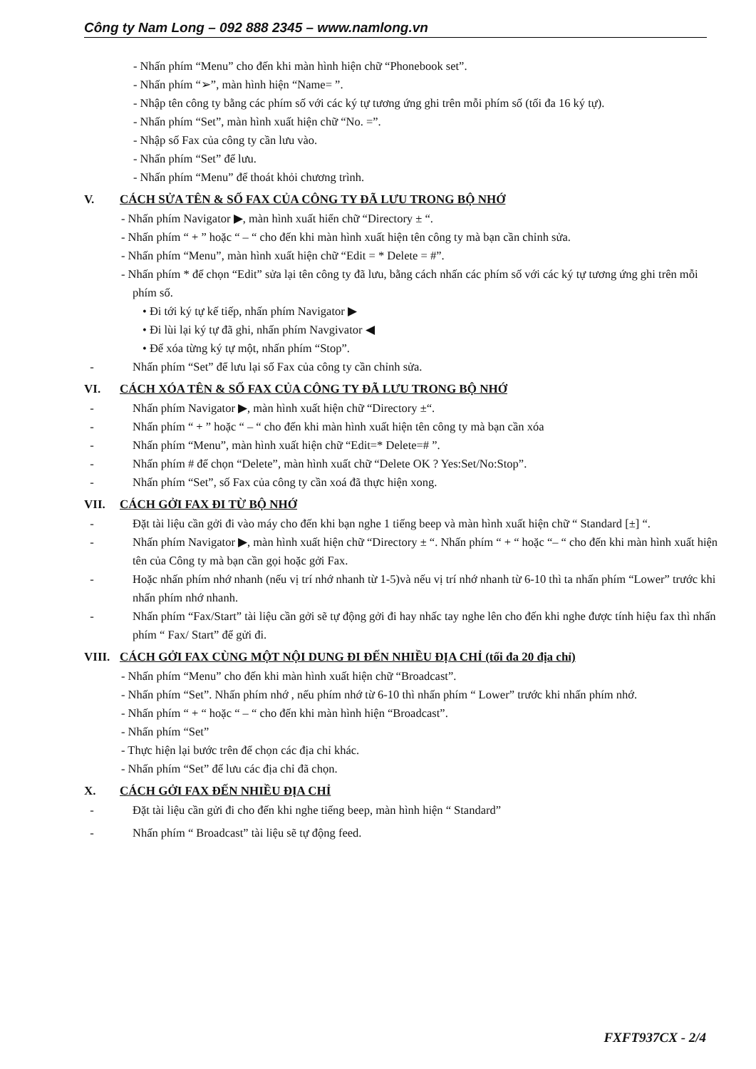Công ty Nam Long – 092 888 2345 – www.namlong.vn
- Nhấn phím “Menu” cho đến khi màn hình hiện chữ “Phonebook set”.
- Nhấn phím “➢”, màn hình hiện “Name= ”.
- Nhập tên công ty bằng các phím số với các ký tự tương ứng ghi trên mỗi phím số (tối đa 16 ký tự).
- Nhấn phím “Set”, màn hình xuất hiện chữ “No. =”.
- Nhập số Fax của công ty cần lưu vào.
- Nhấn phím “Set” để lưu.
- Nhấn phím “Menu” để thoát khỏi chương trình.
V. CÁCH SỬA TÊN & SỐ FAX CỦA CÔNG TY ĐÃ LƯU TRONG BỘ NHỚ
- Nhấn phím Navigator ▶, màn hình xuất hiển chữ “Directory ± “.
- Nhấn phím “ + ” hoặc “ – “ cho đến khi màn hình xuất hiện tên công ty mà bạn cần chỉnh sửa.
- Nhấn phím “Menu”, màn hình xuất hiện chữ “Edit = * Delete = #”.
- Nhấn phím * để chọn “Edit” sửa lại tên công ty đã lưu, bằng cách nhấn các phím số với các ký tự tương ứng ghi trên mỗi phím số.
• Đi tới ký tự kế tiếp, nhấn phím Navigator ▶
• Đi lùi lại ký tự đã ghi, nhấn phím Navgivator ◀
• Để xóa từng ký tự một, nhấn phím “Stop”.
- Nhấn phím “Set” để lưu lại số Fax của công ty cần chỉnh sửa.
VI. CÁCH XÓA TÊN & SỐ FAX CỦA CÔNG TY ĐÃ LƯU TRONG BỘ NHỚ
- Nhấn phím Navigator ▶, màn hình xuất hiện chữ “Directory ±“.
- Nhấn phím “ + ” hoặc “ – “ cho đến khi màn hình xuất hiện tên công ty mà bạn cần xóa
- Nhấn phím “Menu”, màn hình xuất hiện chữ “Edit=* Delete=# ”.
- Nhấn phím # để chọn “Delete”, màn hình xuất chữ “Delete OK ? Yes:Set/No:Stop”.
- Nhấn phím “Set”, số Fax của công ty cần xoá đã thực hiện xong.
VII. CÁCH GỞI FAX ĐI TỪ BỘ NHỚ
- Đặt tài liệu cần gởi đi vào máy cho đến khi bạn nghe 1 tiếng beep và màn hình xuất hiện chữ “ Standard [±] “.
- Nhấn phím Navigator ▶, màn hình xuất hiện chữ “Directory ± “. Nhấn phím “ + “ hoặc “– “ cho đến khi màn hình xuất hiện tên của Công ty mà bạn cần gọi hoặc gởi Fax.
- Hoặc nhấn phím nhớ nhanh (nếu vị trí nhớ nhanh từ 1-5)và nếu vị trí nhớ nhanh từ 6-10 thì ta nhấn phím “Lower” trước khi nhấn phím nhớ nhanh.
- Nhấn phím “Fax/Start” tài liệu cần gởi sẽ tự động gởi đi hay nhấc tay nghe lên cho đến khi nghe được tính hiệu fax thì nhấn phím “ Fax/ Start” để gửi đi.
VIII. CÁCH GỞI FAX CÙNG MỘT NỘI DUNG ĐI ĐẾN NHIỀU ĐỊA CHỈ (tối đa 20 địa chỉ)
- Nhấn phím “Menu” cho đến khi màn hình xuất hiện chữ “Broadcast”.
- Nhấn phím “Set”. Nhấn phím nhớ , nếu phím nhớ từ 6-10 thì nhấn phím “ Lower” trước khi nhấn phím nhớ.
- Nhấn phím “ + “ hoặc “ – “ cho đến khi màn hình hiện “Broadcast”.
- Nhấn phím “Set”
- Thực hiện lại bước trên để chọn các địa chỉ khác.
- Nhấn phím “Set” để lưu các địa chỉ đã chọn.
X. CÁCH GỞI FAX ĐẾN NHIỀU ĐỊA CHỈ
- Đặt tài liệu cần gửi đi cho đến khi nghe tiếng beep, màn hình hiện “ Standard”
- Nhấn phím “ Broadcast” tài liệu sẽ tự động feed.
FXFT937CX - 2/4